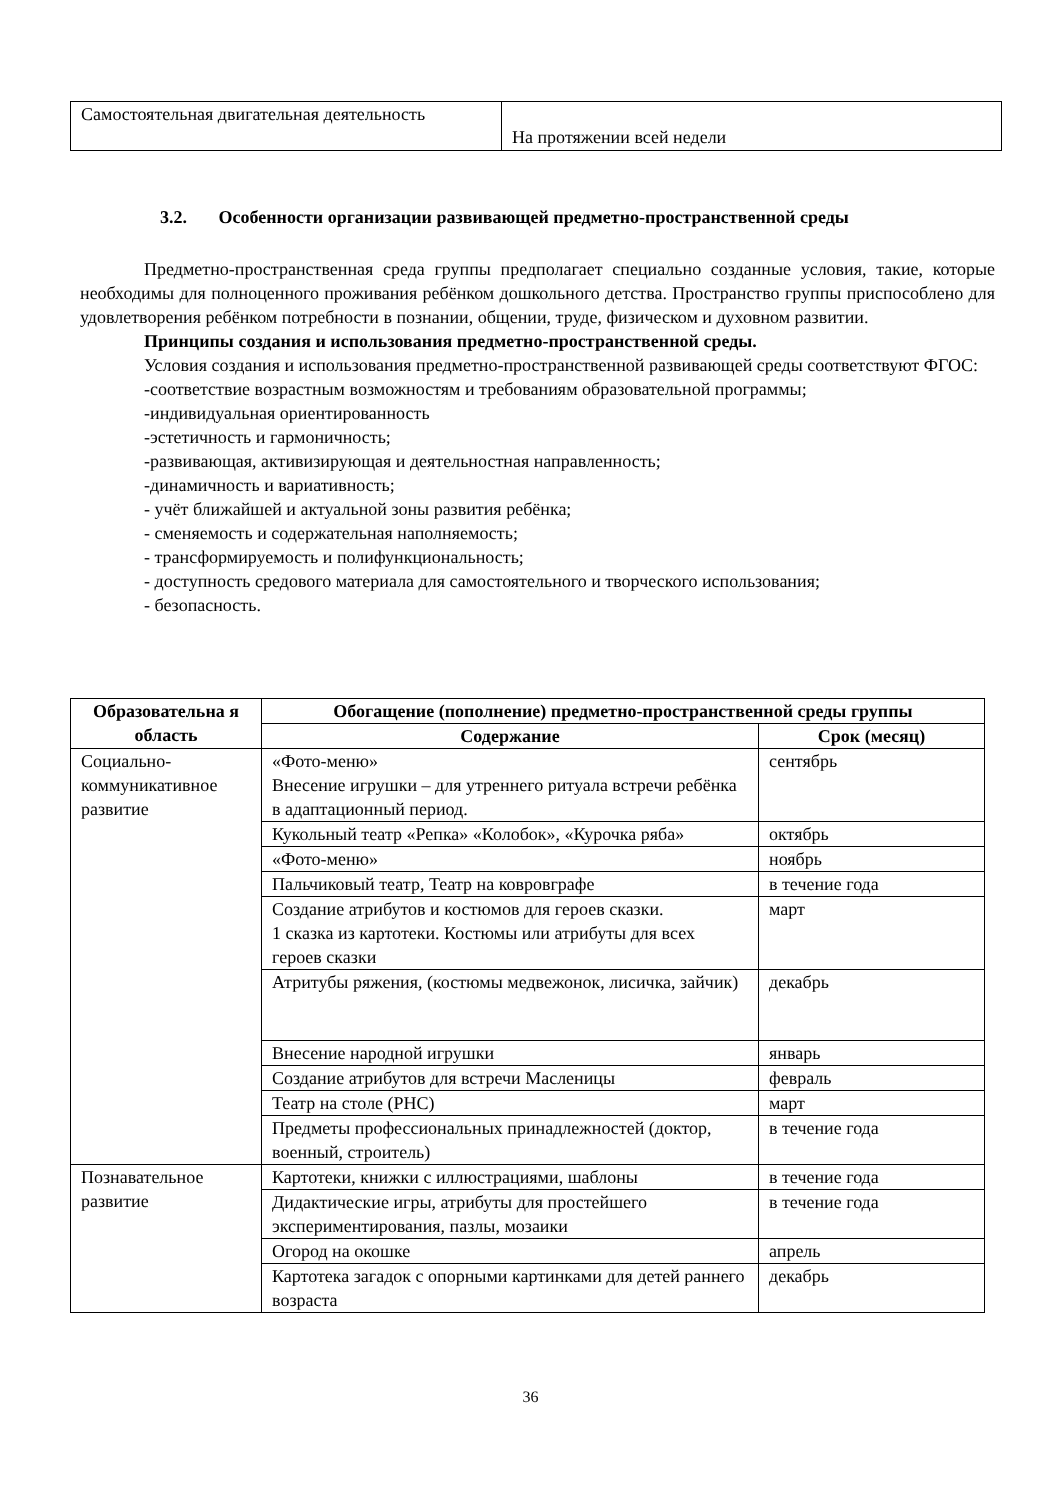| Самостоятельная двигательная деятельность | На протяжении всей недели |
3.2. Особенности организации развивающей предметно-пространственной среды
Предметно-пространственная среда группы предполагает специально созданные условия, такие, которые необходимы для полноценного проживания ребёнком дошкольного детства. Пространство группы приспособлено для удовлетворения ребёнком потребности в познании, общении, труде, физическом и духовном развитии.
Принципы создания и использования предметно-пространственной среды.
Условия создания и использования предметно-пространственной развивающей среды соответствуют ФГОС:
-соответствие возрастным возможностям и требованиям образовательной программы;
-индивидуальная ориентированность
-эстетичность и гармоничность;
-развивающая, активизирующая и деятельностная направленность;
-динамичность и вариативность;
- учёт ближайшей и актуальной зоны развития ребёнка;
- сменяемость и содержательная наполняемость;
- трансформируемость и полифункциональность;
- доступность средового материала для самостоятельного и творческого использования;
- безопасность.
| Образовательна я область | Обогащение (пополнение) предметно-пространственной среды группы | |
| --- | --- | --- |
| | Содержание | Срок (месяц) |
| Социально-коммуникативное развитие | «Фото-меню» Внесение игрушки – для утреннего ритуала встречи ребёнка в адаптационный период. | сентябрь |
| | Кукольный театр «Репка» «Колобок», «Курочка ряба» | октябрь |
| | «Фото-меню» | ноябрь |
| | Пальчиковый театр, Театр на ковровграфе | в течение года |
| | Создание атрибутов и костюмов для героев сказки. 1 сказка из картотеки. Костюмы или атрибуты для всех героев сказки | март |
| | Атритубы ряжения, (костюмы медвежонок, лисичка, зайчик) | декабрь |
| | Внесение народной игрушки | январь |
| | Создание атрибутов для встречи Масленицы | февраль |
| | Театр на столе (РНС) | март |
| | Предметы профессиональных принадлежностей (доктор, военный, строитель) | в течение года |
| Познавательное развитие | Картотеки, книжки с иллюстрациями, шаблоны | в течение года |
| | Дидактические игры, атрибуты для простейшего экспериментирования, пазлы, мозаики | в течение года |
| | Огород на окошке | апрель |
| | Картотека загадок с опорными картинками для детей раннего возраста | декабрь |
36